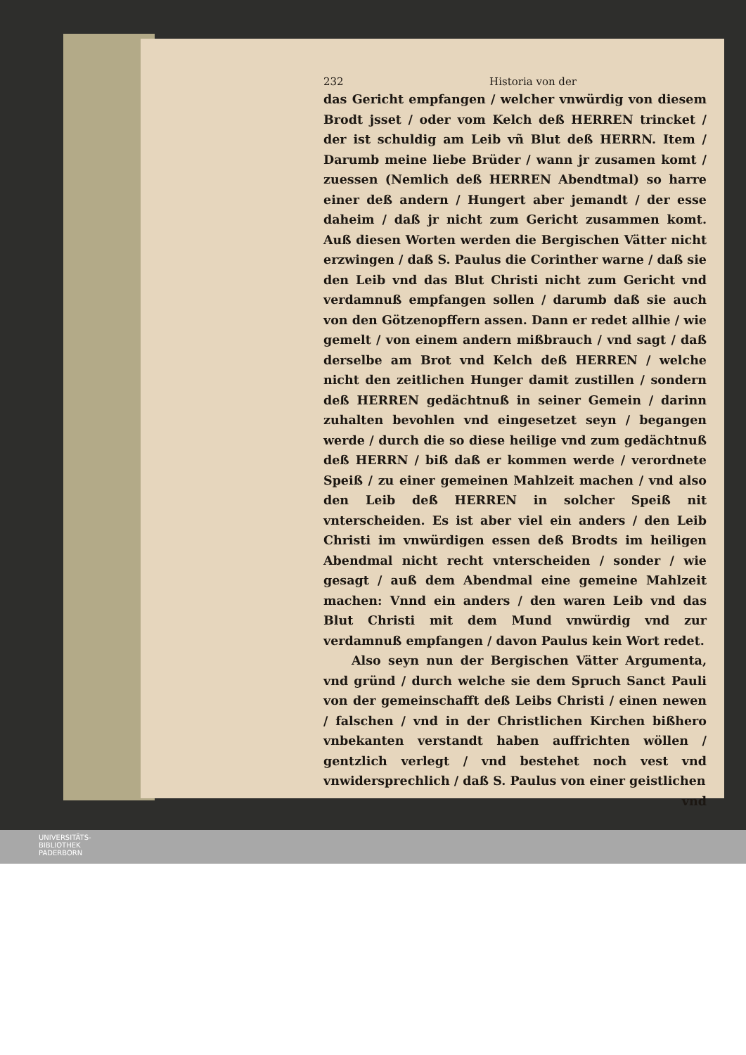232 Historia von der
das Gericht empfangen / welcher vnwürdig von diesem Brodt jsset / oder vom Kelch deß HERREN trincket / der ist schuldig am Leib vñ Blut deß HERRN. Item / Darumb meine liebe Brüder / wann jr zusamen komt / zuessen (Nemlich deß HERREN Abendtmal) so harre einer deß andern / Hungert aber jemandt / der esse daheim / daß jr nicht zum Gericht zusammen komt. Auß diesen Worten werden die Bergischen Vätter nicht erzwingen / daß S. Paulus die Corinther warne / daß sie den Leib vnd das Blut Christi nicht zum Gericht vnd verdamnuß empfangen sollen / darumb daß sie auch von den Götzenopffern assen. Dann er redet allhie / wie gemelt / von einem andern mißbrauch / vnd sagt / daß derselbe am Brot vnd Kelch deß HERREN / welche nicht den zeitlichen Hunger damit zustillen / sondern deß HERREN gedächtnuß in seiner Gemein / darinn zuhalten bevohlen vnd eingesetzet seyn / begangen werde / durch die so diese heilige vnd zum gedächtnuß deß HERRN / biß daß er kommen werde / verordnete Speiß / zu einer gemeinen Mahlzeit machen / vnd also den Leib deß HERREN in solcher Speiß nit vnterscheiden. Es ist aber viel ein anders / den Leib Christi im vnwürdigen essen deß Brodts im heiligen Abendmal nicht recht vnterscheiden / sonder / wie gesagt / auß dem Abendmal eine gemeine Mahlzeit machen: Vnnd ein anders / den waren Leib vnd das Blut Christi mit dem Mund vnwürdig vnd zur verdamnuß empfangen / davon Paulus kein Wort redet.
Also seyn nun der Bergischen Vätter Argumenta, vnd gründ / durch welche sie dem Spruch Sanct Pauli von der gemeinschafft deß Leibs Christi / einen newen / falschen / vnd in der Christlichen Kirchen bißhero vnbekanten verstandt haben auffrichten wöllen / gentzlich verlegt / vnd bestehet noch vest vnd vnwidersprechlich / daß S. Paulus von einer geistlichen
vnd
UNIVERSITÄTS-
BIBLIOTHEK
PADERBORN